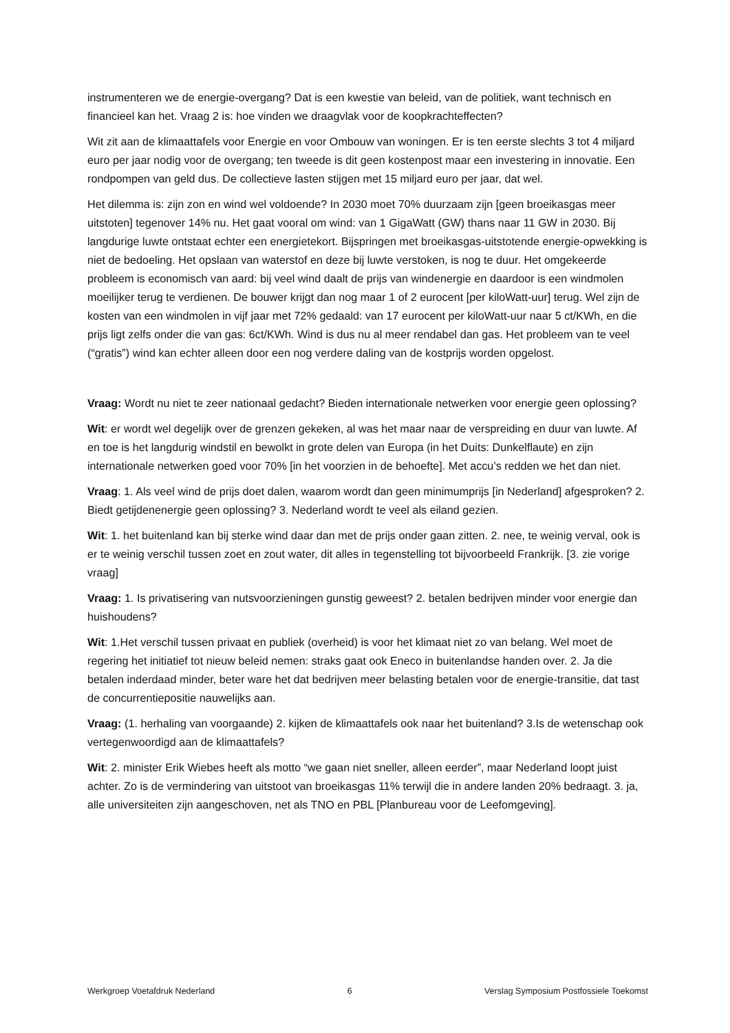instrumenteren we de energie-overgang? Dat is een kwestie van beleid, van de politiek, want technisch en financieel kan het. Vraag 2 is: hoe vinden we draagvlak voor de koopkrachteffecten?
Wit zit aan de klimaattafels voor Energie en voor Ombouw van woningen. Er is ten eerste slechts 3 tot 4 miljard euro per jaar nodig voor de overgang; ten tweede is dit geen kostenpost maar een investering in innovatie. Een rondpompen van geld dus. De collectieve lasten stijgen met 15 miljard euro per jaar, dat wel.
Het dilemma is: zijn zon en wind wel voldoende? In 2030 moet 70% duurzaam zijn [geen broeikasgas meer uitstoten] tegenover 14% nu. Het gaat vooral om wind: van 1 GigaWatt (GW) thans naar 11 GW in 2030. Bij langdurige luwte ontstaat echter een energietekort. Bijspringen met broeikasgas-uitstotende energie-opwekking is niet de bedoeling. Het opslaan van waterstof en deze bij luwte verstoken, is nog te duur. Het omgekeerde probleem is economisch van aard: bij veel wind daalt de prijs van windenergie en daardoor is een windmolen moeilijker terug te verdienen. De bouwer krijgt dan nog maar 1 of 2 eurocent [per kiloWatt-uur] terug. Wel zijn de kosten van een windmolen in vijf jaar met 72% gedaald: van 17 eurocent per kiloWatt-uur naar 5 ct/KWh, en die prijs ligt zelfs onder die van gas: 6ct/KWh. Wind is dus nu al meer rendabel dan gas. Het probleem van te veel (“gratis”) wind kan echter alleen door een nog verdere daling van de kostprijs worden opgelost.
Vraag: Wordt nu niet te zeer nationaal gedacht? Bieden internationale netwerken voor energie geen oplossing?
Wit: er wordt wel degelijk over de grenzen gekeken, al was het maar naar de verspreiding en duur van luwte. Af en toe is het langdurig windstil en bewolkt in grote delen van Europa (in het Duits: Dunkelflaute) en zijn internationale netwerken goed voor 70% [in het voorzien in de behoefte]. Met accu’s redden we het dan niet.
Vraag: 1. Als veel wind de prijs doet dalen, waarom wordt dan geen minimumprijs [in Nederland] afgesproken? 2. Biedt getijdenenergie geen oplossing? 3. Nederland wordt te veel als eiland gezien.
Wit: 1. het buitenland kan bij sterke wind daar dan met de prijs onder gaan zitten. 2. nee, te weinig verval, ook is er te weinig verschil tussen zoet en zout water, dit alles in tegenstelling tot bijvoorbeeld Frankrijk. [3. zie vorige vraag]
Vraag: 1. Is privatisering van nutsvoorzieningen gunstig geweest? 2. betalen bedrijven minder voor energie dan huishoudens?
Wit: 1.Het verschil tussen privaat en publiek (overheid) is voor het klimaat niet zo van belang. Wel moet de regering het initiatief tot nieuw beleid nemen: straks gaat ook Eneco in buitenlandse handen over. 2. Ja die betalen inderdaad minder, beter ware het dat bedrijven meer belasting betalen voor de energie-transitie, dat tast de concurrentiepositie nauwelijks aan.
Vraag: (1. herhaling van voorgaande) 2. kijken de klimaattafels ook naar het buitenland? 3.Is de wetenschap ook vertegenwoordigd aan de klimaattafels?
Wit: 2. minister Erik Wiebes heeft als motto “we gaan niet sneller, alleen eerder”, maar Nederland loopt juist achter. Zo is de vermindering van uitstoot van broeikasgas 11% terwijl die in andere landen 20% bedraagt. 3. ja, alle universiteiten zijn aangeschoven, net als TNO en PBL [Planbureau voor de Leefomgeving].
Werkgroep Voetafdruk Nederland 6 Verslag Symposium Postfossiele Toekomst